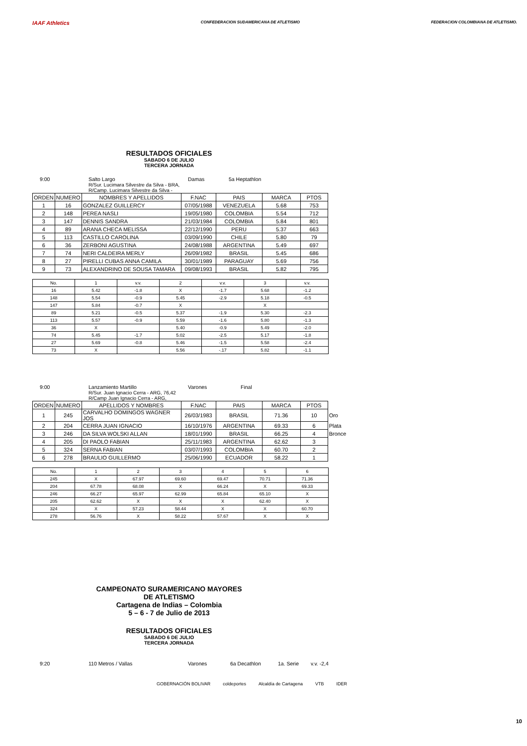IAAF Athletics
CONFEDERACION SUDAMERICANA DE ATLETISMO
FEDERACION COLOMBIANA DE ATLETISMO.
RESULTADOS OFICIALES
SABADO 6 DE JULIO
TERCERA JORNADA
9:00 Salto Largo Damas 5a Heptathlon
R/Sur. Lucimara Silvestre da Silva - BRA,
R/Camp. Lucimara Silvestre da Silva -
| ORDEN | NUMERO | NOMBRES Y APELLIDOS | F.NAC | PAIS | MARCA | PTOS |
| --- | --- | --- | --- | --- | --- | --- |
| 1 | 16 | GONZALEZ GUILLERCY | 07/05/1988 | VENEZUELA | 5.68 | 753 |
| 2 | 148 | PEREA NASLI | 19/05/1980 | COLOMBIA | 5.54 | 712 |
| 3 | 147 | DENNIS SANDRA | 21/03/1984 | COLOMBIA | 5.84 | 801 |
| 4 | 89 | ARANA CHECA MELISSA | 22/12/1990 | PERU | 5.37 | 663 |
| 5 | 113 | CASTILLO CAROLINA | 03/09/1990 | CHILE | 5.80 | 79 |
| 6 | 36 | ZERBONI AGUSTINA | 24/08/1988 | ARGENTINA | 5.49 | 697 |
| 7 | 74 | NERI CALDEIRA MERLY | 26/09/1982 | BRASIL | 5.45 | 686 |
| 8 | 27 | PIRELLI CUBAS ANNA CAMILA | 30/01/1989 | PARAGUAY | 5.69 | 756 |
| 9 | 73 | ALEXANDRINO DE SOUSA TAMARA | 09/08/1993 | BRASIL | 5.82 | 795 |
| No. | 1 | v.v. | 2 | v.v. | 3 | v.v. |
| --- | --- | --- | --- | --- | --- | --- |
| 16 | 5.42 | -1.8 | X | -1.7 | 5.68 | -1.2 |
| 148 | 5.54 | -0.9 | 5.45 | -2.9 | 5.18 | -0.5 |
| 147 | 5.84 | -0.7 | X | | X | |
| 89 | 5.21 | -0.5 | 5.37 | -1.9 | 5.30 | -2.3 |
| 113 | 5.57 | -0.9 | 5.59 | -1.6 | 5.80 | -1.3 |
| 36 | X | | 5.40 | -0.9 | 5.49 | -2.0 |
| 74 | 5.45 | -1.7 | 5.02 | -2.5 | 5.17 | -1.8 |
| 27 | 5.69 | -0.8 | 5.46 | -1.5 | 5.58 | -2.4 |
| 73 | X | | 5.56 | -.17 | 5.82 | -1.1 |
9:00 Lanzamiento Martillo Varones Final
R/Sur. Juan Ignacio Cerra - ARG, 76,42
R/Camp Juan Ignacio Cerra - ARG,
| ORDEN | NUMERO | APELLIDOS Y NOMBRES | F.NAC | PAIS | MARCA | PTOS | |
| --- | --- | --- | --- | --- | --- | --- | --- |
| 1 | 245 | CARVALHO DOMINGOS WAGNER JOS | 26/03/1983 | BRASIL | 71.36 | 10 | Oro |
| 2 | 204 | CERRA JUAN IGNACIO | 16/10/1976 | ARGENTINA | 69.33 | 6 | Plata |
| 3 | 246 | DA SILVA WOLSKI ALLAN | 18/01/1990 | BRASIL | 66.25 | 4 | Bronce |
| 4 | 205 | DI PAOLO FABIAN | 25/11/1983 | ARGENTINA | 62.62 | 3 | |
| 5 | 324 | SERNA FABIAN | 03/07/1993 | COLOMBIA | 60.70 | 2 | |
| 6 | 278 | BRAULIO GUILLERMO | 25/06/1990 | ECUADOR | 58.22 | 1 | |
| No. | 1 | 2 | 3 | 4 | 5 | 6 |
| --- | --- | --- | --- | --- | --- | --- |
| 245 | X | 67.97 | 69.60 | 69.47 | 70.71 | 71.36 |
| 204 | 67.78 | 68.08 | X | 66.24 | X | 69.33 |
| 246 | 66.27 | 65.97 | 62.99 | 65.84 | 65.10 | X |
| 205 | 62.62 | X | X | X | 62.40 | X |
| 324 | X | 57.23 | 58.44 | X | X | 60.70 |
| 278 | 56.76 | X | 58.22 | 57.67 | X | X |
CAMPEONATO SURAMERICANO MAYORES
DE ATLETISMO
Cartagena de Indias – Colombia
5 – 6 - 7 de Julio de 2013
RESULTADOS OFICIALES
SABADO 6 DE JULIO
TERCERA JORNADA
9:20 110 Metros / Vallas Varones 6a Decathlon 1a. Serie v.v. -2,4
GOBERNACIÓN BOLIVAR coldeportes Alcaldía de Cartagena VTB IDER
10